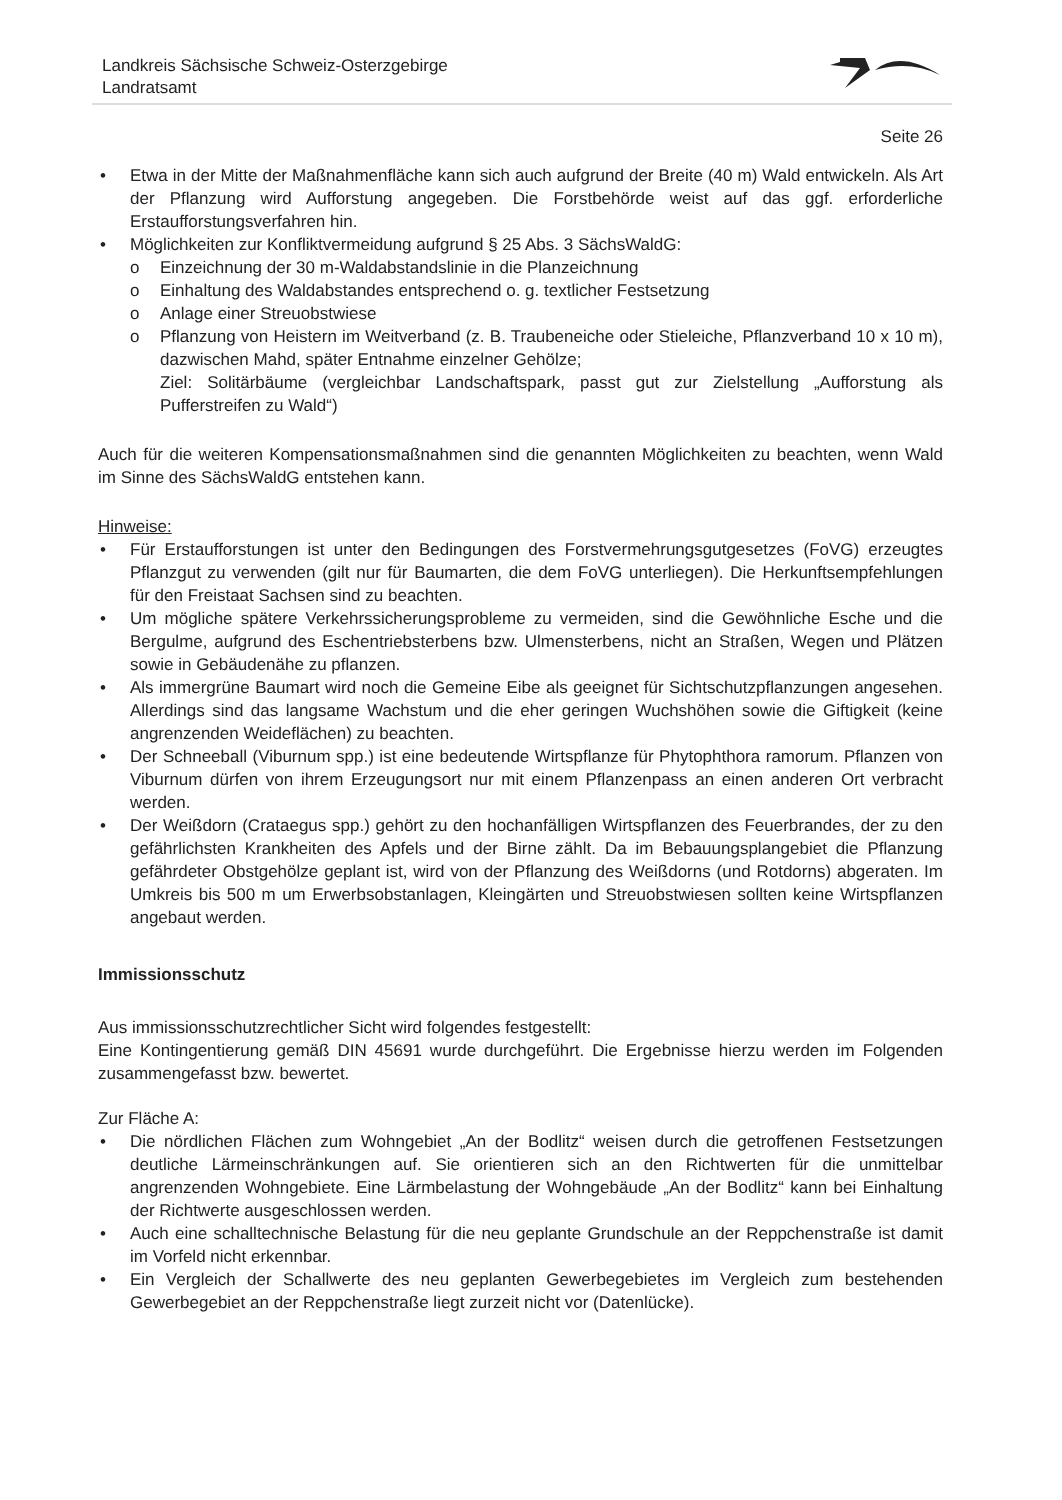Landkreis Sächsische Schweiz-Osterzgebirge
Landratsamt
Seite 26
• Etwa in der Mitte der Maßnahmenfläche kann sich auch aufgrund der Breite (40 m) Wald entwickeln. Als Art der Pflanzung wird Aufforstung angegeben. Die Forstbehörde weist auf das ggf. erforderliche Erstaufforstungsverfahren hin.
• Möglichkeiten zur Konfliktvermeidung aufgrund § 25 Abs. 3 SächsWaldG:
o Einzeichnung der 30 m-Waldabstandslinie in die Planzeichnung
o Einhaltung des Waldabstandes entsprechend o. g. textlicher Festsetzung
o Anlage einer Streuobstwiese
o Pflanzung von Heistern im Weitverband (z. B. Traubeneiche oder Stieleiche, Pflanzverband 10 x 10 m), dazwischen Mahd, später Entnahme einzelner Gehölze;
Ziel: Solitärbäume (vergleichbar Landschaftspark, passt gut zur Zielstellung „Aufforstung als Pufferstreifen zu Wald“)
Auch für die weiteren Kompensationsmaßnahmen sind die genannten Möglichkeiten zu beachten, wenn Wald im Sinne des SächsWaldG entstehen kann.
Hinweise:
• Für Erstaufforstungen ist unter den Bedingungen des Forstvermehrungsgutgesetzes (FoVG) erzeugtes Pflanzgut zu verwenden (gilt nur für Baumarten, die dem FoVG unterliegen). Die Herkunftsempfehlungen für den Freistaat Sachsen sind zu beachten.
• Um mögliche spätere Verkehrssicherungsprobleme zu vermeiden, sind die Gewöhnliche Esche und die Bergulme, aufgrund des Eschentriebsterbens bzw. Ulmensterbens, nicht an Straßen, Wegen und Plätzen sowie in Gebäudenähe zu pflanzen.
• Als immergrüne Baumart wird noch die Gemeine Eibe als geeignet für Sichtschutzpflanzungen angesehen. Allerdings sind das langsame Wachstum und die eher geringen Wuchshöhen sowie die Giftigkeit (keine angrenzenden Weideflächen) zu beachten.
• Der Schneeball (Viburnum spp.) ist eine bedeutende Wirtspflanze für Phytophthora ramorum. Pflanzen von Viburnum dürfen von ihrem Erzeugungsort nur mit einem Pflanzenpass an einen anderen Ort verbracht werden.
• Der Weißdorn (Crataegus spp.) gehört zu den hochanfälligen Wirtspflanzen des Feuerbrandes, der zu den gefährlichsten Krankheiten des Apfels und der Birne zählt. Da im Bebauungsplangebiet die Pflanzung gefährdeter Obstgehölze geplant ist, wird von der Pflanzung des Weißdorns (und Rotdorns) abgeraten. Im Umkreis bis 500 m um Erwerbsobstanlagen, Kleingärten und Streuobstwiesen sollten keine Wirtspflanzen angebaut werden.
Immissionsschutz
Aus immissionsschutzrechtlicher Sicht wird folgendes festgestellt:
Eine Kontingentierung gemäß DIN 45691 wurde durchgeführt. Die Ergebnisse hierzu werden im Folgenden zusammengefasst bzw. bewertet.
Zur Fläche A:
• Die nördlichen Flächen zum Wohngebiet „An der Bodlitz“ weisen durch die getroffenen Festsetzungen deutliche Lärmeinschränkungen auf. Sie orientieren sich an den Richtwerten für die unmittelbar angrenzenden Wohngebiete. Eine Lärmbelastung der Wohngebäude „An der Bodlitz“ kann bei Einhaltung der Richtwerte ausgeschlossen werden.
• Auch eine schalltechnische Belastung für die neu geplante Grundschule an der Reppchenstraße ist damit im Vorfeld nicht erkennbar.
• Ein Vergleich der Schallwerte des neu geplanten Gewerbegebietes im Vergleich zum bestehenden Gewerbegebiet an der Reppchenstraße liegt zurzeit nicht vor (Datenlücke).